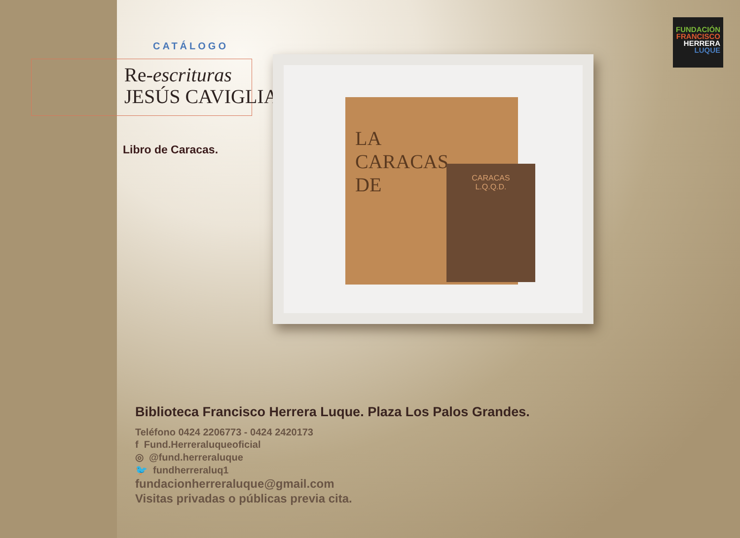FUNDACIÓN
FRANCISCO
HERRERA
LUQUE
CATÁLOGO
Re-escrituras
JESÚS CAVIGLIA
Libro de Caracas.
LA
CARACAS
DE
CARACAS
L.Q.Q.D.
Biblioteca Francisco Herrera Luque. Plaza Los Palos Grandes.
Teléfono 0424 2206773 - 0424 2420173
f Fund.Herreraluqueoficial
◎ @fund.herreraluque
🐦 fundherreraluq1
fundacionherreraluque@gmail.com
Visitas privadas o públicas previa cita.